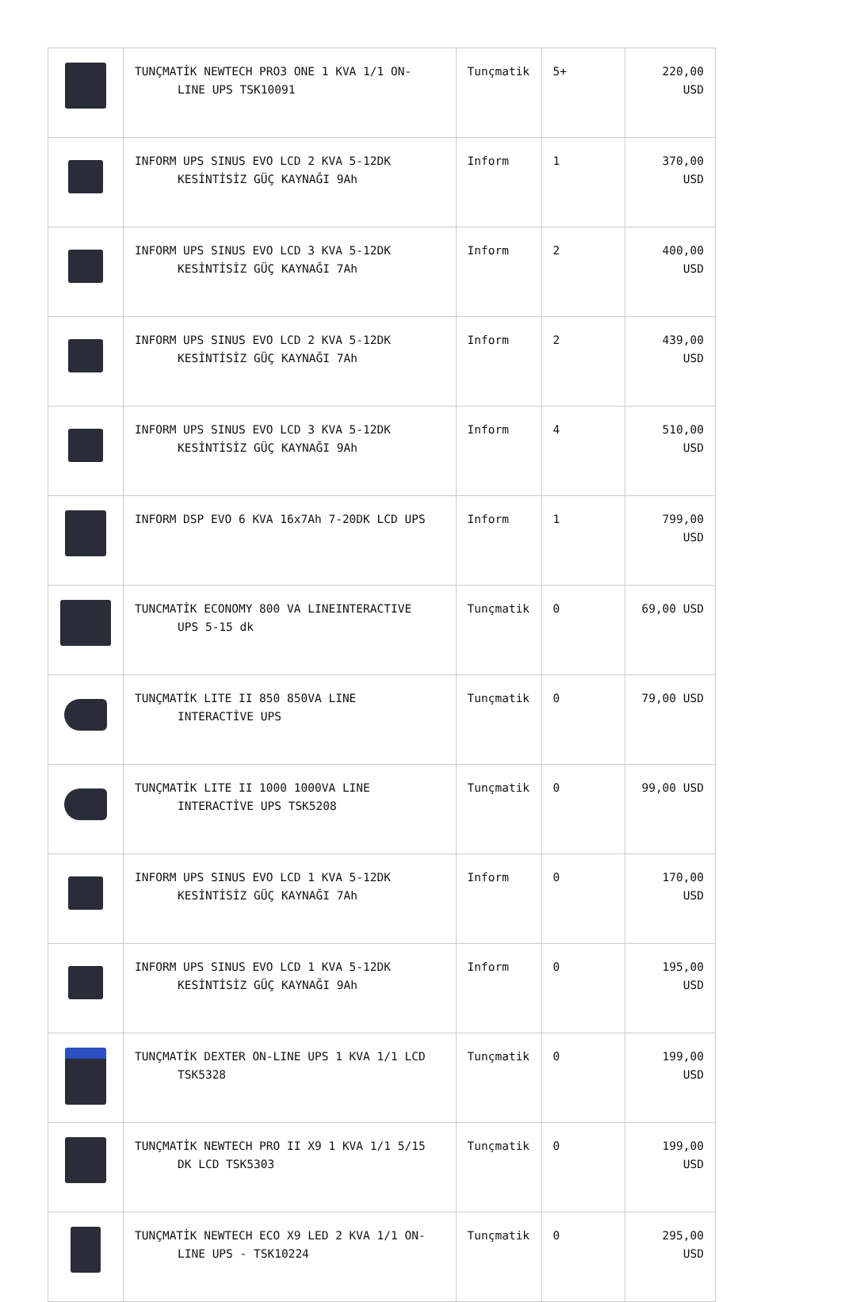| | TUNÇMATİK NEWTECH PRO3 ONE 1 KVA 1/1 ON- LINE UPS TSK10091 | Tunçmatik | 5+ | 220,00 USD |
| | INFORM UPS SINUS EVO LCD 2 KVA 5-12DK KESİNTİSİZ GÜÇ KAYNAĞI 9Ah | Inform | 1 | 370,00 USD |
| | INFORM UPS SINUS EVO LCD 3 KVA 5-12DK KESİNTİSİZ GÜÇ KAYNAĞI 7Ah | Inform | 2 | 400,00 USD |
| | INFORM UPS SINUS EVO LCD 2 KVA 5-12DK KESİNTİSİZ GÜÇ KAYNAĞI 7Ah | Inform | 2 | 439,00 USD |
| | INFORM UPS SINUS EVO LCD 3 KVA 5-12DK KESİNTİSİZ GÜÇ KAYNAĞI 9Ah | Inform | 4 | 510,00 USD |
| | INFORM DSP EVO 6 KVA 16x7Ah 7-20DK LCD UPS | Inform | 1 | 799,00 USD |
| | TUNCMATİK ECONOMY 800 VA LINEINTERACTIVE UPS 5-15 dk | Tunçmatik | 0 | 69,00 USD |
| | TUNÇMATİK LITE II 850 850VA LINE INTERACTİVE UPS | Tunçmatik | 0 | 79,00 USD |
| | TUNÇMATİK LITE II 1000 1000VA LINE INTERACTİVE UPS TSK5208 | Tunçmatik | 0 | 99,00 USD |
| | INFORM UPS SINUS EVO LCD 1 KVA 5-12DK KESİNTİSİZ GÜÇ KAYNAĞI 7Ah | Inform | 0 | 170,00 USD |
| | INFORM UPS SINUS EVO LCD 1 KVA 5-12DK KESİNTİSİZ GÜÇ KAYNAĞI 9Ah | Inform | 0 | 195,00 USD |
| | TUNÇMATİK DEXTER ON-LINE UPS 1 KVA 1/1 LCD TSK5328 | Tunçmatik | 0 | 199,00 USD |
| | TUNÇMATİK NEWTECH PRO II X9 1 KVA 1/1 5/15 DK LCD TSK5303 | Tunçmatik | 0 | 199,00 USD |
| | TUNÇMATİK NEWTECH ECO X9 LED 2 KVA 1/1 ON- LINE UPS - TSK10224 | Tunçmatik | 0 | 295,00 USD |